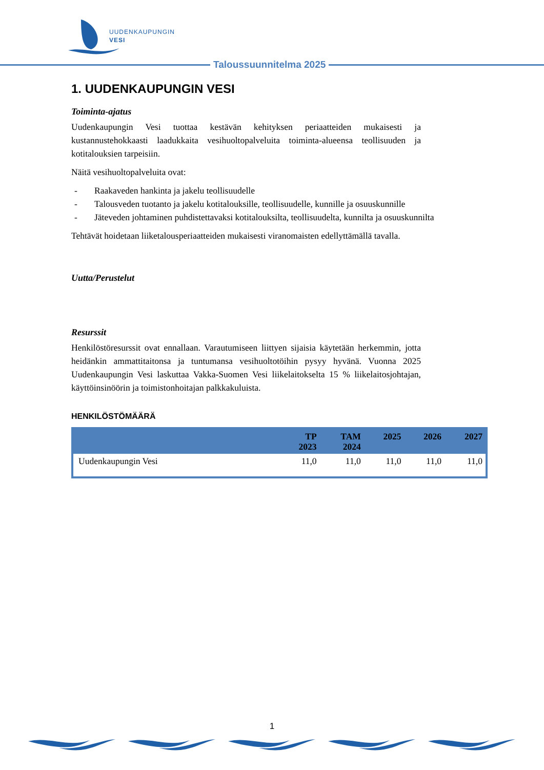UUDENKAUPUNGIN
VESI
Taloussuunnitelma 2025
1. UUDENKAUPUNGIN VESI
Toiminta-ajatus
Uudenkaupungin Vesi tuottaa kestävän kehityksen periaatteiden mukaisesti ja kustannustehokkaasti laadukkaita vesihuoltopalveluita toiminta-alueensa teollisuuden ja kotitalouksien tarpeisiin.
Näitä vesihuoltopalveluita ovat:
- Raakaveden hankinta ja jakelu teollisuudelle
- Talousveden tuotanto ja jakelu kotitalouksille, teollisuudelle, kunnille ja osuuskunnille
- Jäteveden johtaminen puhdistettavaksi kotitalouksilta, teollisuudelta, kunnilta ja osuuskunnilta
Tehtävät hoidetaan liiketalousperiaatteiden mukaisesti viranomaisten edellyttämällä tavalla.
Uutta/Perustelut
Resurssit
Henkilöstöresurssit ovat ennallaan. Varautumiseen liittyen sijaisia käytetään herkemmin, jotta heidänkin ammattitaitonsa ja tuntumansa vesihuoltotöihin pysyy hyvänä. Vuonna 2025 Uudenkaupungin Vesi laskuttaa Vakka-Suomen Vesi liikelaitokselta 15 % liikelaitosjohtajan, käyttöinsinöörin ja toimistonhoitajan palkkakuluista.
HENKILÖSTÖMÄÄRÄ
| | TP 2023 | TAM 2024 | 2025 | 2026 | 2027 |
| --- | --- | --- | --- | --- | --- |
| Uudenkaupungin Vesi | 11,0 | 11,0 | 11,0 | 11,0 | 11,0 |
1